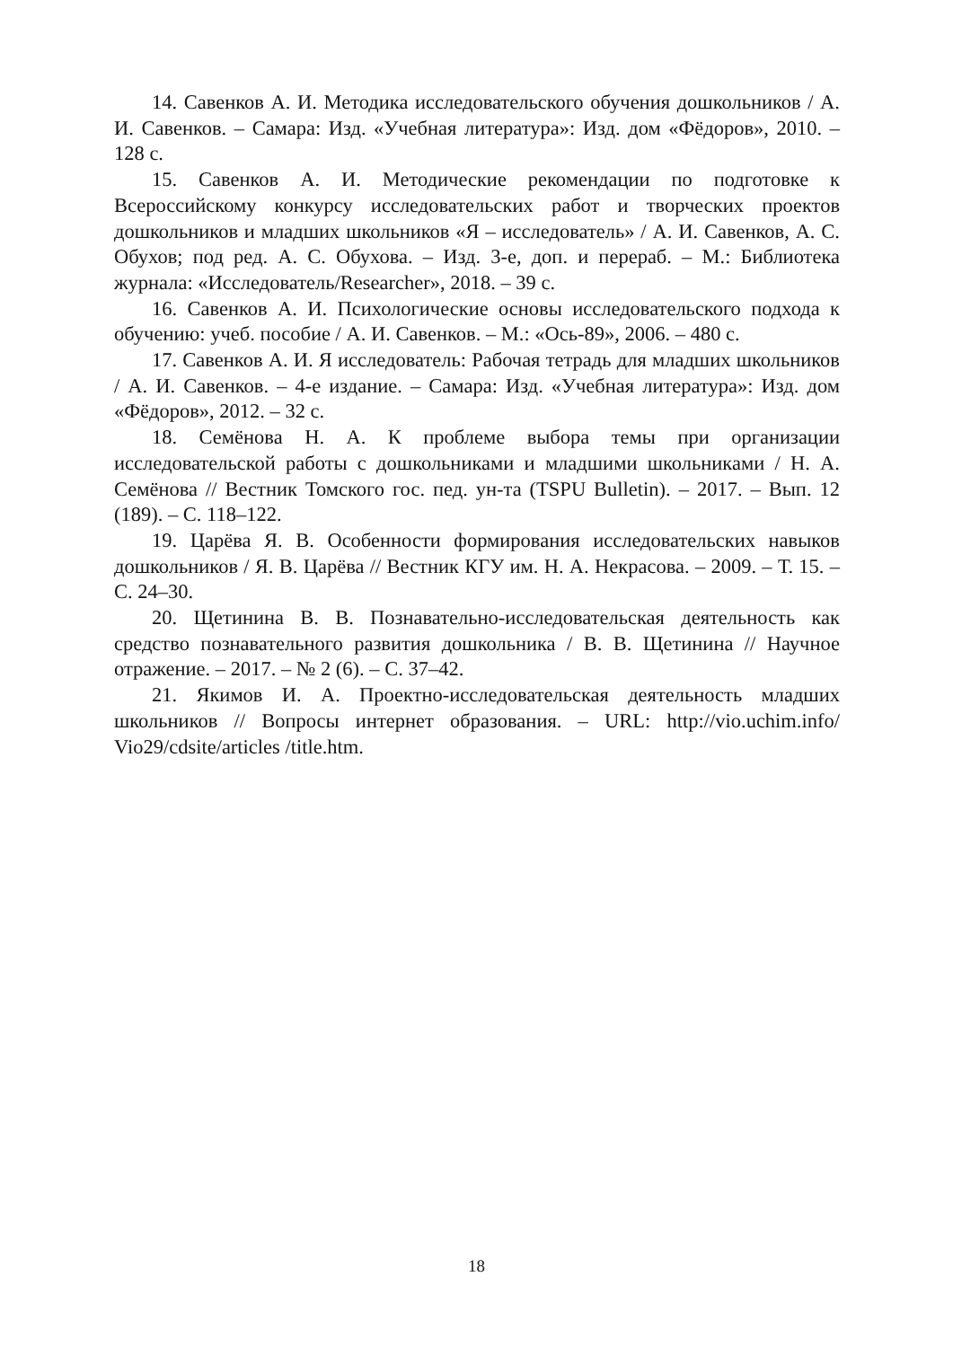14. Савенков А. И. Методика исследовательского обучения дошкольников / А. И. Савенков. – Самара: Изд. «Учебная литература»: Изд. дом «Фёдоров», 2010. – 128 с.
15. Савенков А. И. Методические рекомендации по подготовке к Всероссийскому конкурсу исследовательских работ и творческих проектов дошкольников и младших школьников «Я – исследователь» / А. И. Савенков, А. С. Обухов; под ред. А. С. Обухова. – Изд. 3-е, доп. и перераб. – М.: Библиотека журнала: «Исследователь/Researcher», 2018. – 39 с.
16. Савенков А. И. Психологические основы исследовательского подхода к обучению: учеб. пособие / А. И. Савенков. – М.: «Ось-89», 2006. – 480 с.
17. Савенков А. И. Я исследователь: Рабочая тетрадь для младших школьников / А. И. Савенков. – 4-е издание. – Самара: Изд. «Учебная литература»: Изд. дом «Фёдоров», 2012. – 32 с.
18. Семёнова Н. А. К проблеме выбора темы при организации исследовательской работы с дошкольниками и младшими школьниками / Н. А. Семёнова // Вестник Томского гос. пед. ун-та (TSPU Bulletin). – 2017. – Вып. 12 (189). – С. 118–122.
19. Царёва Я. В. Особенности формирования исследовательских навыков дошкольников / Я. В. Царёва // Вестник КГУ им. Н. А. Некрасова. – 2009. – Т. 15. – С. 24–30.
20. Щетинина В. В. Познавательно-исследовательская деятельность как средство познавательного развития дошкольника / В. В. Щетинина // Научное отражение. – 2017. – № 2 (6). – С. 37–42.
21. Якимов И. А. Проектно-исследовательская деятельность младших школьников // Вопросы интернет образования. – URL: http://vio.uchim.info/ Vio29/cdsite/articles /title.htm.
18